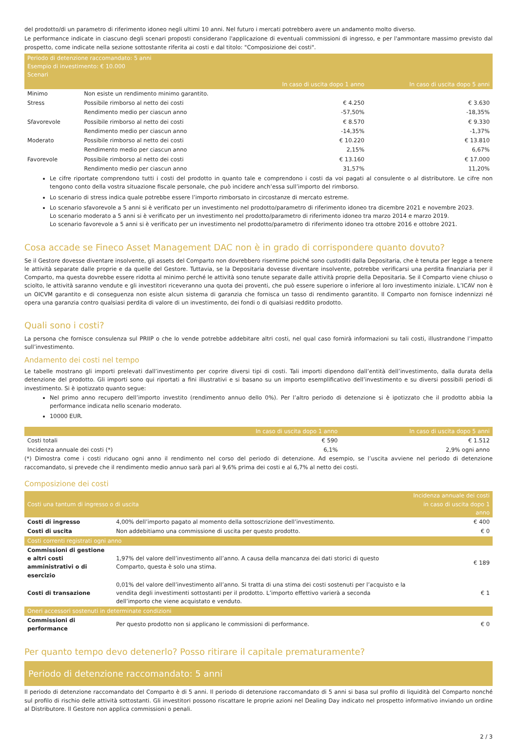del prodotto/di un parametro di riferimento idoneo negli ultimi 10 anni. Nel futuro i mercati potrebbero avere un andamento molto diverso.
Le performance indicate in ciascuno degli scenari proposti considerano l'applicazione di eventuali commissioni di ingresso, e per l'ammontare massimo previsto dal prospetto, come indicate nella sezione sottostante riferita ai costi e dal titolo: "Composizione dei costi".
| Periodo di detenzione raccomandato: 5 anni Esempio di investimento: € 10.000 Scenari | | | |
| --- | --- | --- | --- |
| | | In caso di uscita dopo 1 anno | In caso di uscita dopo 5 anni |
| Minimo | Non esiste un rendimento minimo garantito. | | |
| Stress | Possibile rimborso al netto dei costi | € 4.250 | € 3.630 |
| | Rendimento medio per ciascun anno | -57,50% | -18,35% |
| Sfavorevole | Possibile rimborso al netto dei costi | € 8.570 | € 9.330 |
| | Rendimento medio per ciascun anno | -14,35% | -1,37% |
| Moderato | Possibile rimborso al netto dei costi | € 10.220 | € 13.810 |
| | Rendimento medio per ciascun anno | 2,15% | 6,67% |
| Favorevole | Possibile rimborso al netto dei costi | € 13.160 | € 17.000 |
| | Rendimento medio per ciascun anno | 31,57% | 11,20% |
Le cifre riportate comprendono tutti i costi del prodotto in quanto tale e comprendono i costi da voi pagati al consulente o al distributore. Le cifre non tengono conto della vostra situazione fiscale personale, che può incidere anch’essa sull’importo del rimborso.
Lo scenario di stress indica quale potrebbe essere l’importo rimborsato in circostanze di mercato estreme.
Lo scenario sfavorevole a 5 anni si è verificato per un investimento nel prodotto/parametro di riferimento idoneo tra dicembre 2021 e novembre 2023.
Lo scenario moderato a 5 anni si è verificato per un investimento nel prodotto/parametro di riferimento idoneo tra marzo 2014 e marzo 2019.
Lo scenario favorevole a 5 anni si è verificato per un investimento nel prodotto/parametro di riferimento idoneo tra ottobre 2016 e ottobre 2021.
Cosa accade se Fineco Asset Management DAC non è in grado di corrispondere quanto dovuto?
Se il Gestore dovesse diventare insolvente, gli assets del Comparto non dovrebbero risentirne poiché sono custoditi dalla Depositaria, che è tenuta per legge a tenere le attività separate dalle proprie e da quelle del Gestore. Tuttavia, se la Depositaria dovesse diventare insolvente, potrebbe verificarsi una perdita finanziaria per il Comparto, ma questa dovrebbe essere ridotta al minimo perché le attività sono tenute separate dalle attività proprie della Depositaria. Se il Comparto viene chiuso o sciolto, le attività saranno vendute e gli investitori riceveranno una quota dei proventi, che può essere superiore o inferiore al loro investimento iniziale. L’ICAV non è un OICVM garantito e di conseguenza non esiste alcun sistema di garanzia che fornisca un tasso di rendimento garantito. Il Comparto non fornisce indennizzi né opera una garanzia contro qualsiasi perdita di valore di un investimento, dei fondi o di qualsiasi reddito prodotto.
Quali sono i costi?
La persona che fornisce consulenza sul PRIIP o che lo vende potrebbe addebitare altri costi, nel qual caso fornirà informazioni su tali costi, illustrandone l’impatto sull’investimento.
Andamento dei costi nel tempo
Le tabelle mostrano gli importi prelevati dall’investimento per coprire diversi tipi di costi. Tali importi dipendono dall’entità dell’investimento, dalla durata della detenzione del prodotto. Gli importi sono qui riportati a fini illustrativi e si basano su un importo esemplificativo dell’investimento e su diversi possibili periodi di investimento. Si è ipotizzato quanto segue:
Nel primo anno recupero dell’importo investito (rendimento annuo dello 0%). Per l’altro periodo di detenzione si è ipotizzato che il prodotto abbia la performance indicata nello scenario moderato.
10000 EUR.
| | In caso di uscita dopo 1 anno | In caso di uscita dopo 5 anni |
| --- | --- | --- |
| Costi totali | € 590 | € 1.512 |
| Incidenza annuale dei costi (*) | 6,1% | 2,9% ogni anno |
(*) Dimostra come i costi riducano ogni anno il rendimento nel corso del periodo di detenzione. Ad esempio, se l’uscita avviene nel periodo di detenzione raccomandato, si prevede che il rendimento medio annuo sarà pari al 9,6% prima dei costi e al 6,7% al netto dei costi.
Composizione dei costi
| Costi una tantum di ingresso o di uscita | | Incidenza annuale dei costi in caso di uscita dopo 1 anno | |
| --- | --- | --- | --- |
| Costi di ingresso | 4,00% dell’importo pagato al momento della sottoscrizione dell’investimento. | | € 400 |
| Costi di uscita | Non addebitiamo una commissione di uscita per questo prodotto. | | € 0 |
| Costi correnti registrati ogni anno | | | |
| Commissioni di gestione e altri costi amministrativi o di esercizio | 1,97% del valore dell’investimento all’anno. A causa della mancanza dei dati storici di questo Comparto, questa è solo una stima. | | € 189 |
| Costi di transazione | 0,01% del valore dell’investimento all’anno. Si tratta di una stima dei costi sostenuti per l’acquisto e la vendita degli investimenti sottostanti per il prodotto. L’importo effettivo varierà a seconda dell’importo che viene acquistato e venduto. | | € 1 |
| Oneri accessori sostenuti in determinate condizioni | | | |
| Commissioni di performance | Per questo prodotto non si applicano le commissioni di performance. | | € 0 |
Per quanto tempo devo detenerlo? Posso ritirare il capitale prematuramente?
Periodo di detenzione raccomandato: 5 anni
Il periodo di detenzione raccomandato del Comparto è di 5 anni. Il periodo di detenzione raccomandato di 5 anni si basa sul profilo di liquidità del Comparto nonché sul profilo di rischio delle attività sottostanti. Gli investitori possono riscattare le proprie azioni nel Dealing Day indicato nel prospetto informativo inviando un ordine al Distributore. Il Gestore non applica commissioni o penali.
2 / 3